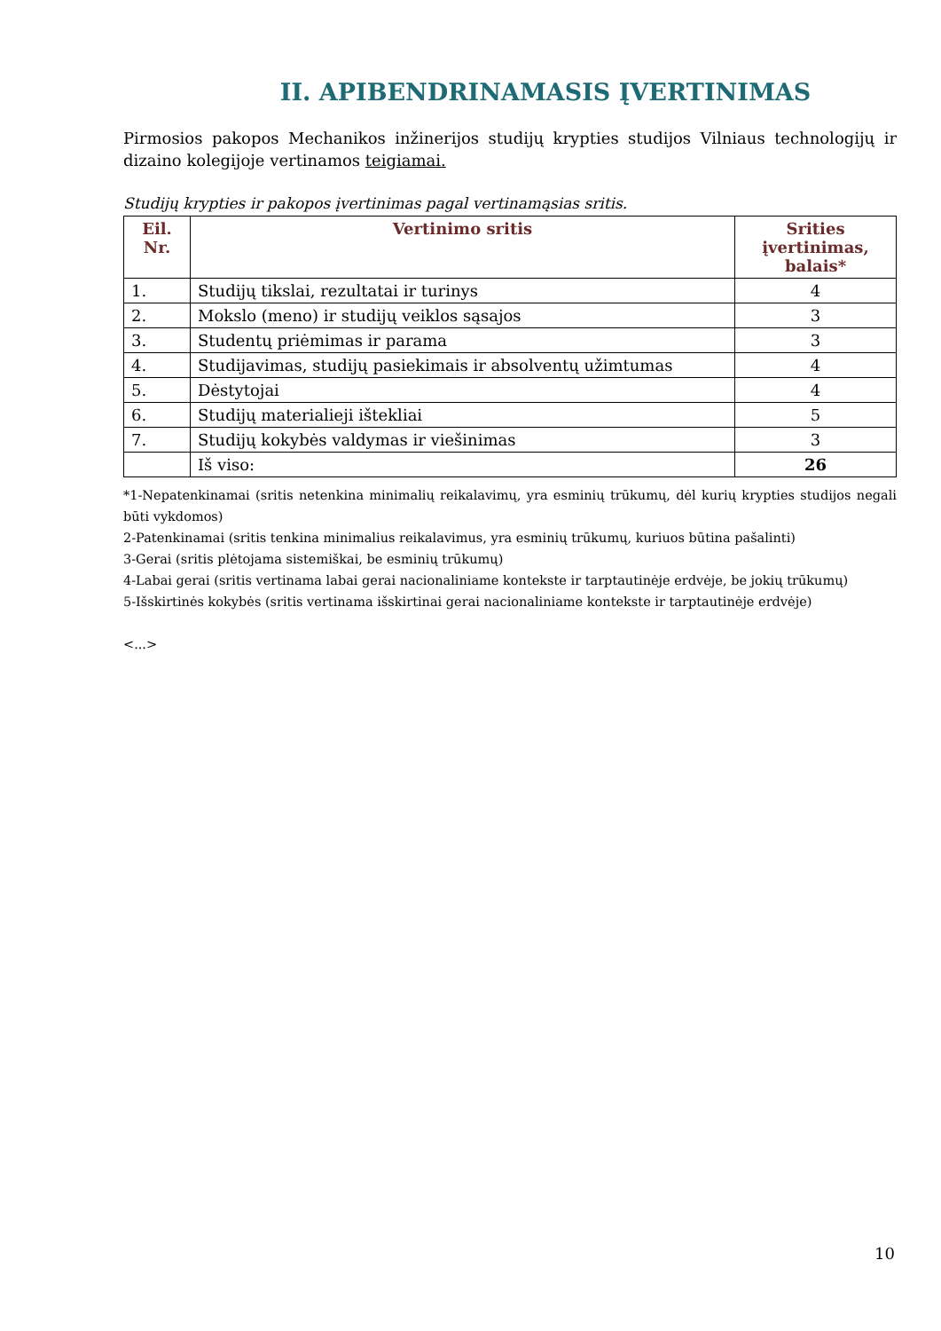II. APIBENDRINAMASIS ĮVERTINIMAS
Pirmosios pakopos Mechanikos inžinerijos studijų krypties studijos Vilniaus technologijų ir dizaino kolegijoje vertinamos teigiamai.
Studijų krypties ir pakopos įvertinimas pagal vertinamąsias sritis.
| Eil. Nr. | Vertinimo sritis | Srities įvertinimas, balais* |
| --- | --- | --- |
| 1. | Studijų tikslai, rezultatai ir turinys | 4 |
| 2. | Mokslo (meno) ir studijų veiklos sąsajos | 3 |
| 3. | Studentų priėmimas ir parama | 3 |
| 4. | Studijavimas, studijų pasiekimais ir absolventų užimtumas | 4 |
| 5. | Dėstytojai | 4 |
| 6. | Studijų materialieji ištekliai | 5 |
| 7. | Studijų kokybės valdymas ir viešinimas | 3 |
| | Iš viso: | 26 |
*1-Nepatenkinamai (sritis netenkina minimalių reikalavimų, yra esminių trūkumų, dėl kurių krypties studijos negali būti vykdomos)
2-Patenkinamai (sritis tenkina minimalius reikalavimus, yra esminių trūkumų, kuriuos būtina pašalinti)
3-Gerai (sritis plėtojama sistemiškai, be esminių trūkumų)
4-Labai gerai (sritis vertinama labai gerai nacionaliniame kontekste ir tarptautinėje erdvėje, be jokių trūkumų)
5-Išskirtinės kokybės (sritis vertinama išskirtinai gerai nacionaliniame kontekste ir tarptautinėje erdvėje)
<...>
10